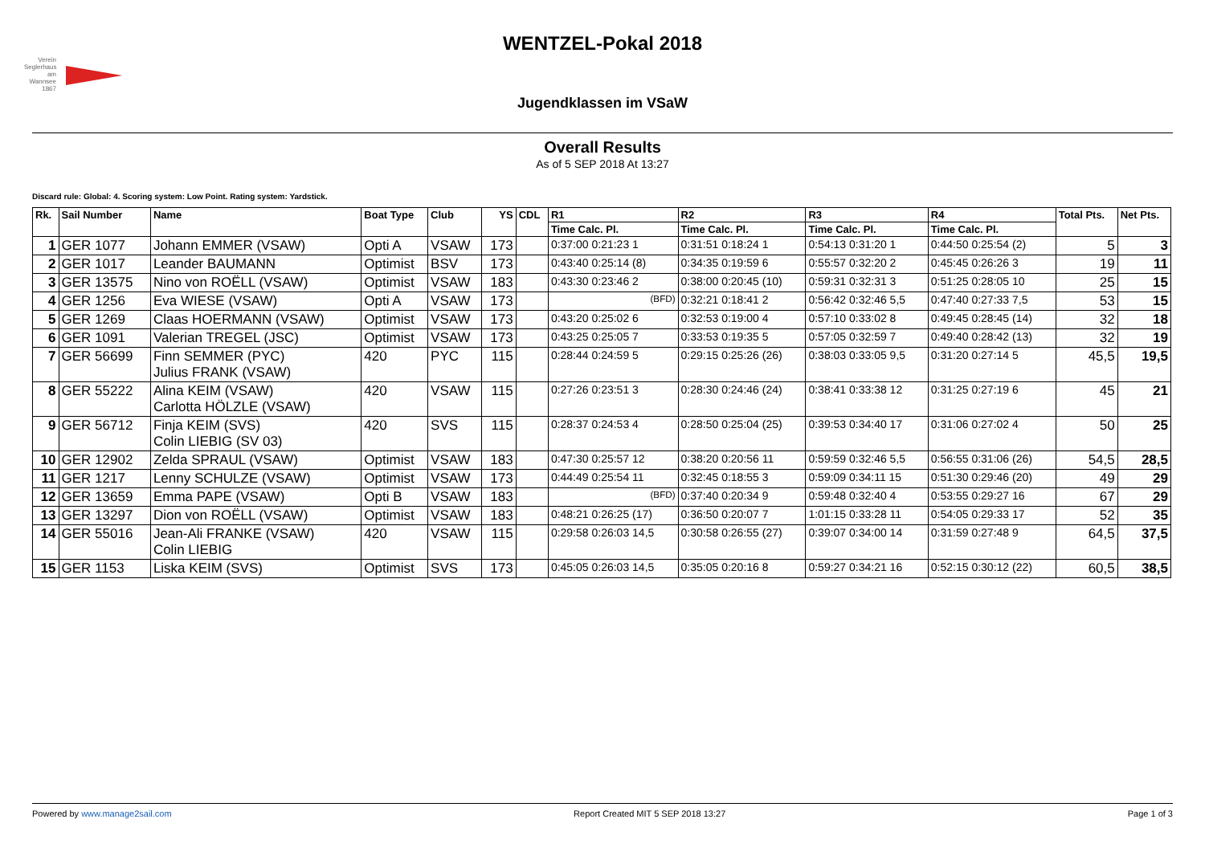Verein Seglerhaus am Wannsee 1867
WENTZEL-Pokal 2018
Jugendklassen im VSaW
Overall Results
As of 5 SEP 2018 At 13:27
Discard rule: Global: 4. Scoring system: Low Point. Rating system: Yardstick.
| Rk. | Sail Number | Name | Boat Type | Club | YS | CDL | R1 | R2 | R3 | R4 | Total Pts. | Net Pts. |
| --- | --- | --- | --- | --- | --- | --- | --- | --- | --- | --- | --- | --- |
| | | | | | | | Time Calc. Pl. | Time Calc. Pl. | Time Calc. Pl. | Time Calc. Pl. | | |
| 1 | GER 1077 | Johann EMMER (VSAW) | Opti A | VSAW | 173 | | 0:37:00 0:21:23 1 | 0:31:51 0:18:24 1 | 0:54:13 0:31:20 1 | 0:44:50 0:25:54 (2) | 5 | 3 |
| 2 | GER 1017 | Leander BAUMANN | Optimist | BSV | 173 | | 0:43:40 0:25:14 (8) | 0:34:35 0:19:59 6 | 0:55:57 0:32:20 2 | 0:45:45 0:26:26 3 | 19 | 11 |
| 3 | GER 13575 | Nino von ROËLL (VSAW) | Optimist | VSAW | 183 | | 0:43:30 0:23:46 2 | 0:38:00 0:20:45 (10) | 0:59:31 0:32:31 3 | 0:51:25 0:28:05 10 | 25 | 15 |
| 4 | GER 1256 | Eva WIESE (VSAW) | Opti A | VSAW | 173 | | <sup>(BFD)</sup> | 0:32:21 0:18:41 2 | 0:56:42 0:32:46 5,5 | 0:47:40 0:27:33 7,5 | 53 | 15 |
| 5 | GER 1269 | Claas HOERMANN (VSAW) | Optimist | VSAW | 173 | | 0:43:20 0:25:02 6 | 0:32:53 0:19:00 4 | 0:57:10 0:33:02 8 | 0:49:45 0:28:45 (14) | 32 | 18 |
| 6 | GER 1091 | Valerian TREGEL (JSC) | Optimist | VSAW | 173 | | 0:43:25 0:25:05 7 | 0:33:53 0:19:35 5 | 0:57:05 0:32:59 7 | 0:49:40 0:28:42 (13) | 32 | 19 |
| 7 | GER 56699 | Finn SEMMER (PYC) Julius FRANK (VSAW) | 420 | PYC | 115 | | 0:28:44 0:24:59 5 | 0:29:15 0:25:26 (26) | 0:38:03 0:33:05 9,5 | 0:31:20 0:27:14 5 | 45,5 | 19,5 |
| 8 | GER 55222 | Alina KEIM (VSAW) Carlotta HÖLZLE (VSAW) | 420 | VSAW | 115 | | 0:27:26 0:23:51 3 | 0:28:30 0:24:46 (24) | 0:38:41 0:33:38 12 | 0:31:25 0:27:19 6 | 45 | 21 |
| 9 | GER 56712 | Finja KEIM (SVS) Colin LIEBIG (SV 03) | 420 | SVS | 115 | | 0:28:37 0:24:53 4 | 0:28:50 0:25:04 (25) | 0:39:53 0:34:40 17 | 0:31:06 0:27:02 4 | 50 | 25 |
| 10 | GER 12902 | Zelda SPRAUL (VSAW) | Optimist | VSAW | 183 | | 0:47:30 0:25:57 12 | 0:38:20 0:20:56 11 | 0:59:59 0:32:46 5,5 | 0:56:55 0:31:06 (26) | 54,5 | 28,5 |
| 11 | GER 1217 | Lenny SCHULZE (VSAW) | Optimist | VSAW | 173 | | 0:44:49 0:25:54 11 | 0:32:45 0:18:55 3 | 0:59:09 0:34:11 15 | 0:51:30 0:29:46 (20) | 49 | 29 |
| 12 | GER 13659 | Emma PAPE (VSAW) | Opti B | VSAW | 183 | | <sup>(BFD)</sup> | 0:37:40 0:20:34 9 | 0:59:48 0:32:40 4 | 0:53:55 0:29:27 16 | 67 | 29 |
| 13 | GER 13297 | Dion von ROËLL (VSAW) | Optimist | VSAW | 183 | | 0:48:21 0:26:25 (17) | 0:36:50 0:20:07 7 | 1:01:15 0:33:28 11 | 0:54:05 0:29:33 17 | 52 | 35 |
| 14 | GER 55016 | Jean-Ali FRANKE (VSAW) Colin LIEBIG | 420 | VSAW | 115 | | 0:29:58 0:26:03 14,5 | 0:30:58 0:26:55 (27) | 0:39:07 0:34:00 14 | 0:31:59 0:27:48 9 | 64,5 | 37,5 |
| 15 | GER 1153 | Liska KEIM (SVS) | Optimist | SVS | 173 | | 0:45:05 0:26:03 14,5 | 0:35:05 0:20:16 8 | 0:59:27 0:34:21 16 | 0:52:15 0:30:12 (22) | 60,5 | 38,5 |
Powered by www.manage2sail.com Report Created MIT 5 SEP 2018 13:27 Page 1 of 3